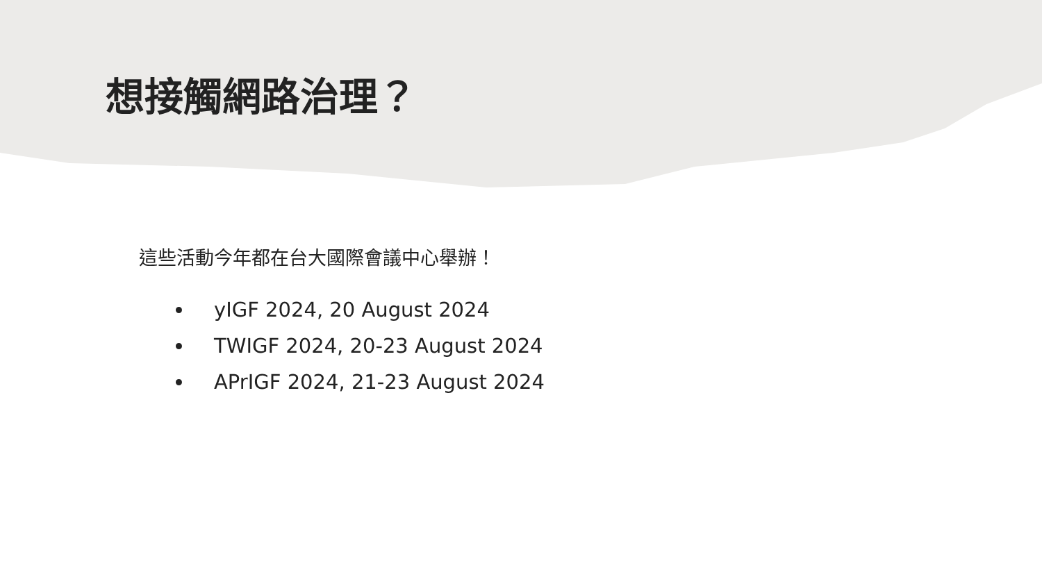想接觸網路治理？
這些活動今年都在台大國際會議中心舉辦！
yIGF 2024, 20 August 2024
TWIGF 2024, 20-23 August 2024
APrIGF 2024, 21-23 August 2024